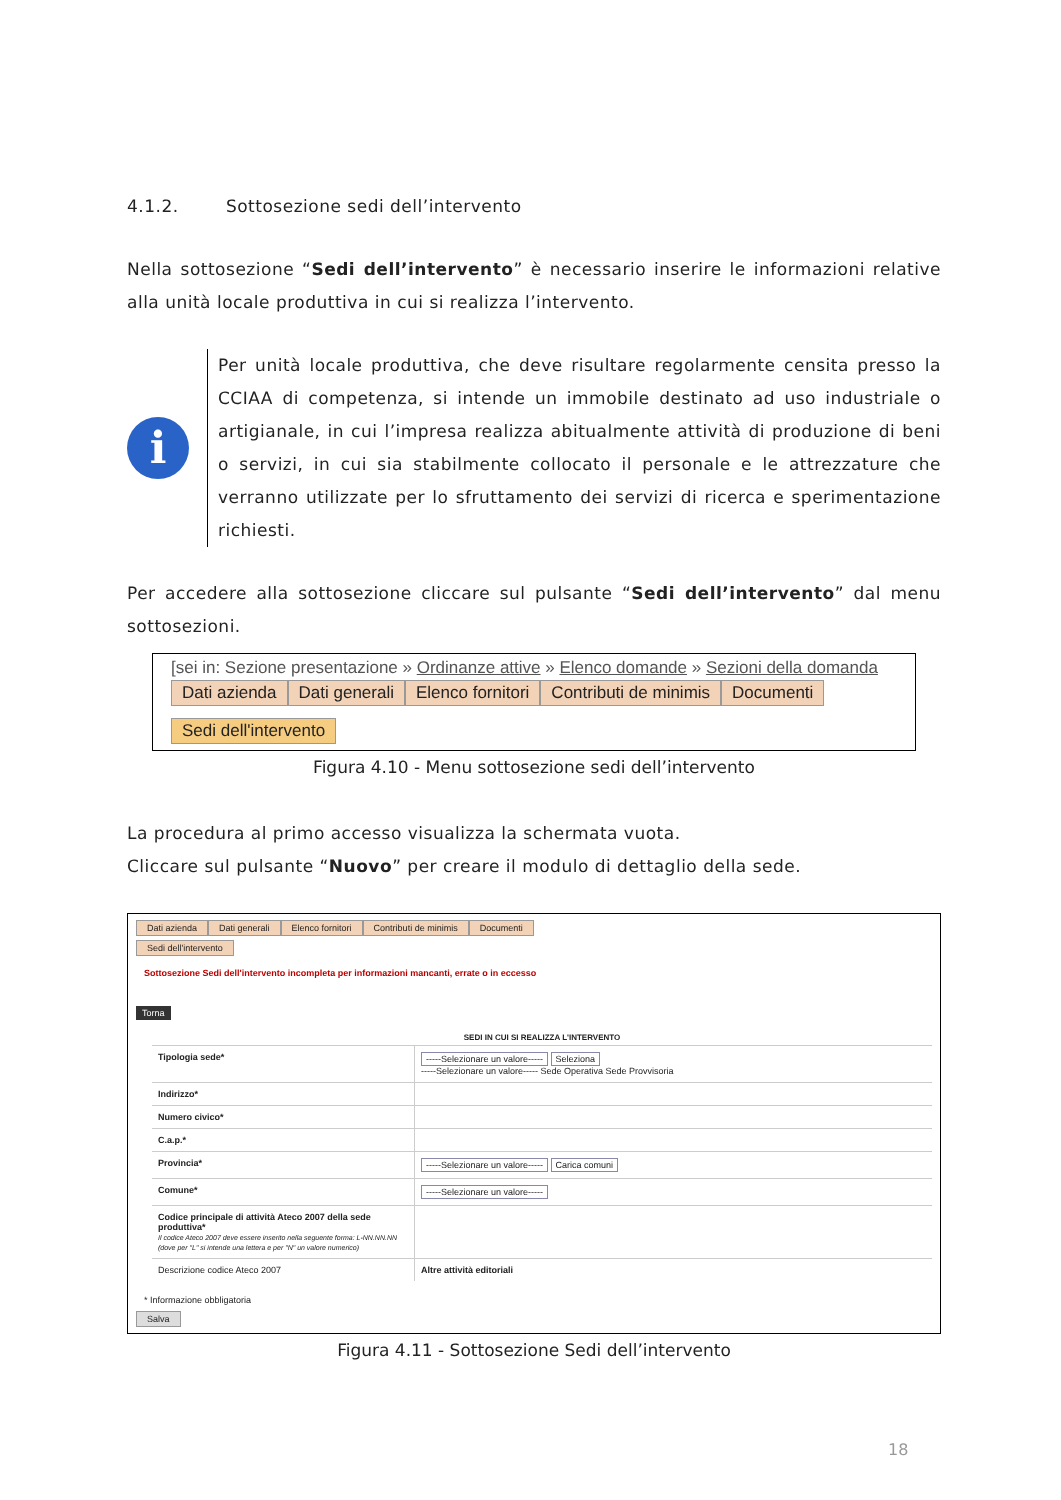4.1.2. Sottosezione sedi dell’intervento
Nella sottosezione “Sedi dell’intervento” è necessario inserire le informazioni relative alla unità locale produttiva in cui si realizza l’intervento.
i
Per unità locale produttiva, che deve risultare regolarmente censita presso la CCIAA di competenza, si intende un immobile destinato ad uso industriale o artigianale, in cui l’impresa realizza abitualmente attività di produzione di beni o servizi, in cui sia stabilmente collocato il personale e le attrezzature che verranno utilizzate per lo sfruttamento dei servizi di ricerca e sperimentazione richiesti.
Per accedere alla sottosezione cliccare sul pulsante “Sedi dell’intervento” dal menu sottosezioni.
[sei in: Sezione presentazione » Ordinanze attive » Elenco domande » Sezioni della domanda
Dati azienda Dati generali Elenco fornitori Contributi de minimis Documenti
Sedi dell'intervento
Figura 4.10 - Menu sottosezione sedi dell’intervento
La procedura al primo accesso visualizza la schermata vuota.
Cliccare sul pulsante “Nuovo” per creare il modulo di dettaglio della sede.
Dati azienda Dati generali Elenco fornitori Contributi de minimis Documenti
Sedi dell'intervento
Sottosezione Sedi dell'intervento incompleta per informazioni mancanti, errate o in eccesso
Torna
SEDI IN CUI SI REALIZZA L'INTERVENTO
Tipologia sede* -----Selezionare un valore----- Seleziona
-----Selezionare un valore----- Sede Operativa Sede Provvisoria
Indirizzo*
Numero civico*
C.a.p.*
Provincia* -----Selezionare un valore----- Carica comuni
Comune* -----Selezionare un valore-----
Codice principale di attività Ateco 2007 della sede produttiva*
Il codice Ateco 2007 deve essere inserito nella seguente forma: L-NN.NN.NN (dove per "L" si intende una lettera e per "N" un valore numerico)
Descrizione codice Ateco 2007 Altre attività editoriali
* Informazione obbligatoria
Salva
Figura 4.11 - Sottosezione Sedi dell’intervento
18